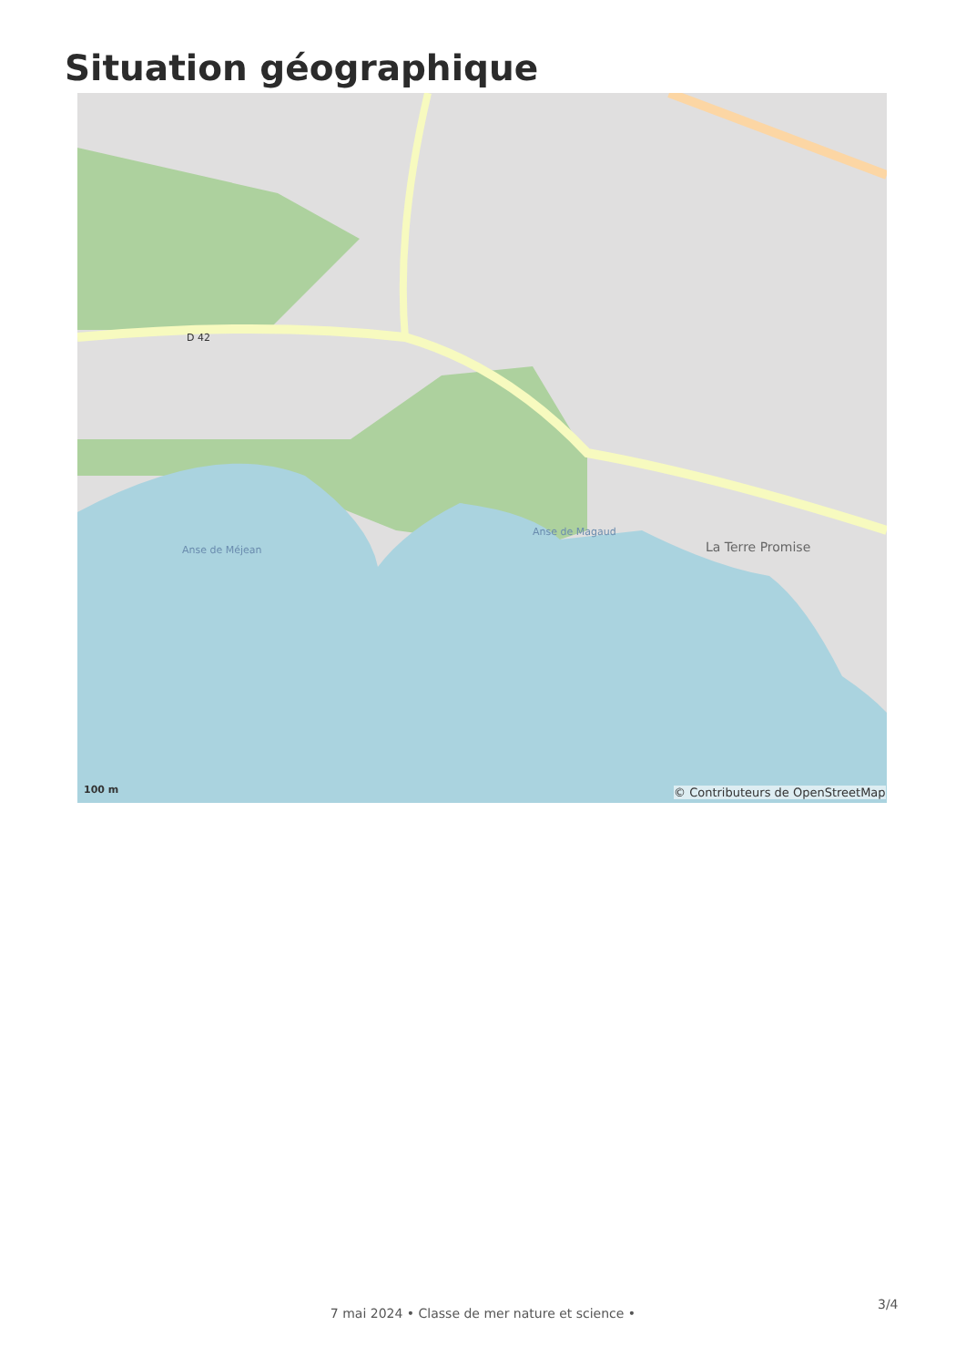Situation géographique
Anse de Méjean
Anse de Magaud
La Terre Promise
D 42
100 m
© Contributeurs de OpenStreetMap
7 mai 2024 • Classe de mer nature et science •
3/4